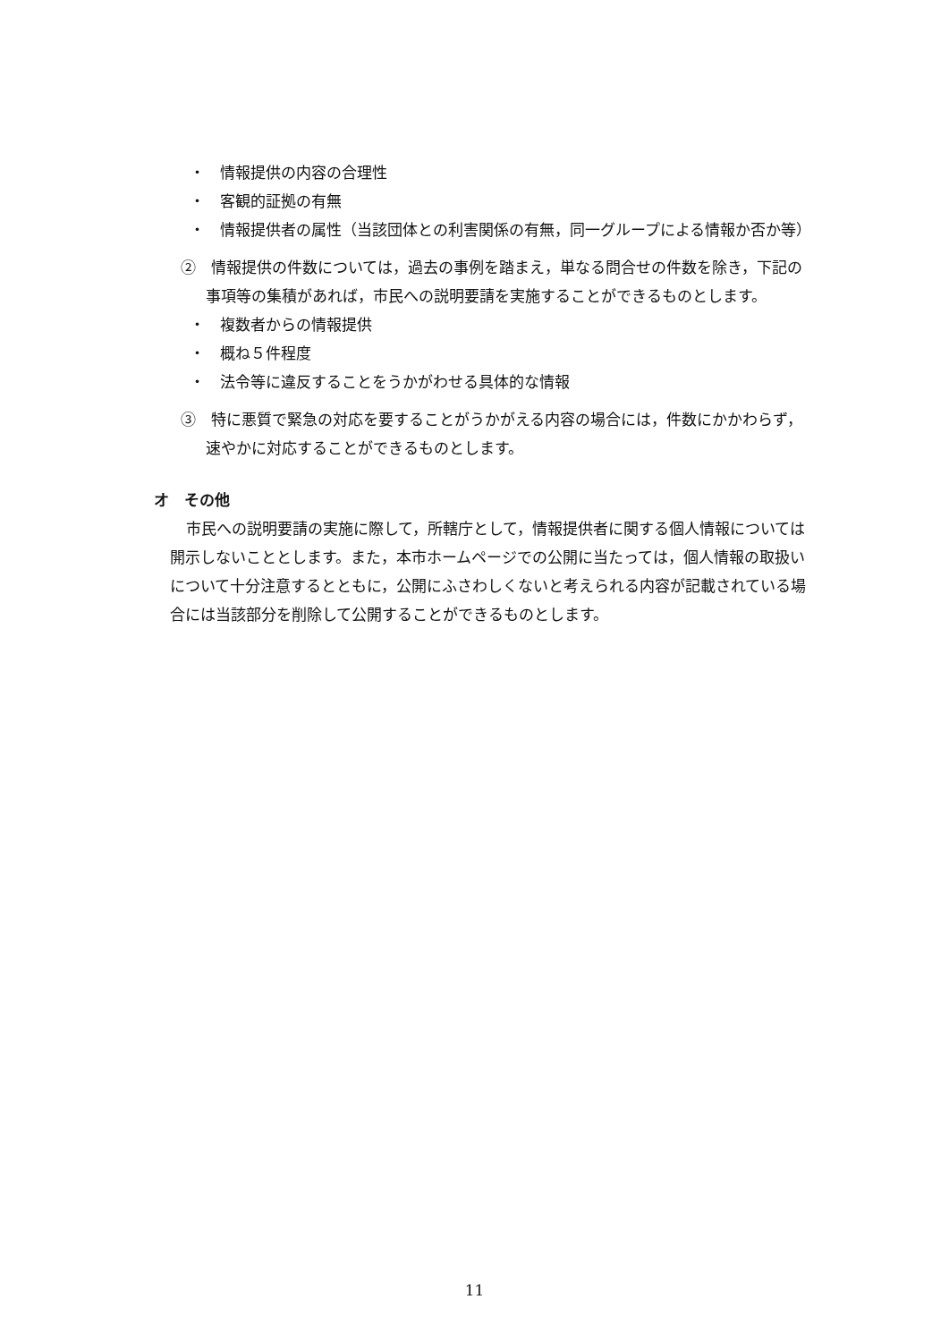・　情報提供の内容の合理性
・　客観的証拠の有無
・　情報提供者の属性（当該団体との利害関係の有無，同一グループによる情報か否か等）
②　情報提供の件数については，過去の事例を踏まえ，単なる問合せの件数を除き，下記の事項等の集積があれば，市民への説明要請を実施することができるものとします。
・　複数者からの情報提供
・　概ね５件程度
・　法令等に違反することをうかがわせる具体的な情報
③　特に悪質で緊急の対応を要することがうかがえる内容の場合には，件数にかかわらず，速やかに対応することができるものとします。
オ　その他
市民への説明要請の実施に際して，所轄庁として，情報提供者に関する個人情報については開示しないこととします。また，本市ホームページでの公開に当たっては，個人情報の取扱いについて十分注意するとともに，公開にふさわしくないと考えられる内容が記載されている場合には当該部分を削除して公開することができるものとします。
11